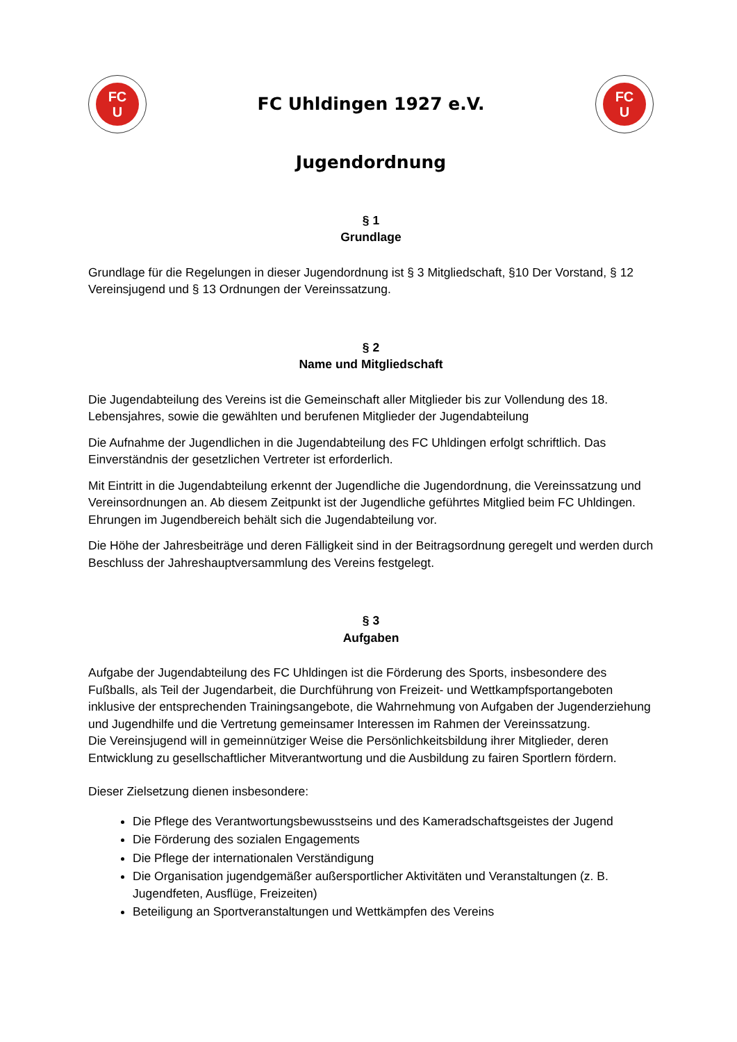FC
U
FC Uhldingen 1927 e.V.
FC
U
Jugendordnung
§ 1
Grundlage
Grundlage für die Regelungen in dieser Jugendordnung ist § 3 Mitgliedschaft, §10 Der Vorstand, § 12 Vereinsjugend und § 13 Ordnungen der Vereinssatzung.
§ 2
Name und Mitgliedschaft
Die Jugendabteilung des Vereins ist die Gemeinschaft aller Mitglieder bis zur Vollendung des 18. Lebensjahres, sowie die gewählten und berufenen Mitglieder der Jugendabteilung
Die Aufnahme der Jugendlichen in die Jugendabteilung des FC Uhldingen erfolgt schriftlich. Das Einverständnis der gesetzlichen Vertreter ist erforderlich.
Mit Eintritt in die Jugendabteilung erkennt der Jugendliche die Jugendordnung, die Vereinssatzung und Vereinsordnungen an. Ab diesem Zeitpunkt ist der Jugendliche geführtes Mitglied beim FC Uhldingen. Ehrungen im Jugendbereich behält sich die Jugendabteilung vor.
Die Höhe der Jahresbeiträge und deren Fälligkeit sind in der Beitragsordnung geregelt und werden durch Beschluss der Jahreshauptversammlung des Vereins festgelegt.
§ 3
Aufgaben
Aufgabe der Jugendabteilung des FC Uhldingen ist die Förderung des Sports, insbesondere des Fußballs, als Teil der Jugendarbeit, die Durchführung von Freizeit- und Wettkampfsportangeboten inklusive der entsprechenden Trainingsangebote, die Wahrnehmung von Aufgaben der Jugenderziehung und Jugendhilfe und die Vertretung gemeinsamer Interessen im Rahmen der Vereinssatzung.
Die Vereinsjugend will in gemeinnütziger Weise die Persönlichkeitsbildung ihrer Mitglieder, deren Entwicklung zu gesellschaftlicher Mitverantwortung und die Ausbildung zu fairen Sportlern fördern.
Dieser Zielsetzung dienen insbesondere:
Die Pflege des Verantwortungsbewusstseins und des Kameradschaftsgeistes der Jugend
Die Förderung des sozialen Engagements
Die Pflege der internationalen Verständigung
Die Organisation jugendgemäßer außersportlicher Aktivitäten und Veranstaltungen (z. B. Jugendfeten, Ausflüge, Freizeiten)
Beteiligung an Sportveranstaltungen und Wettkämpfen des Vereins